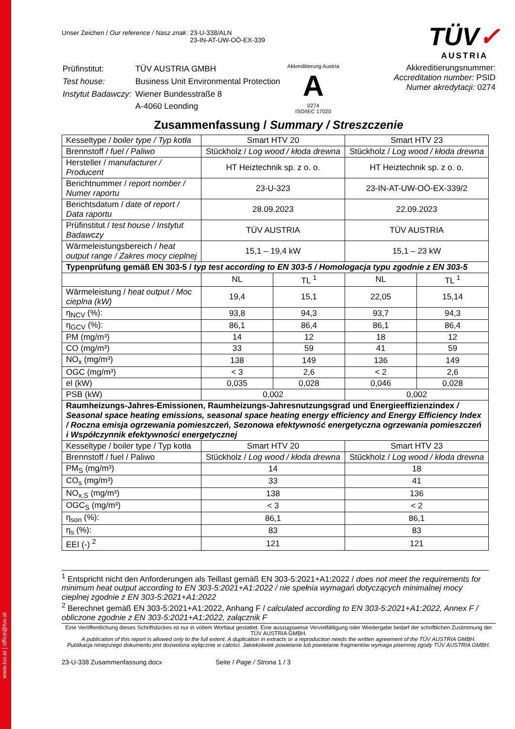www.tuv.at | office@tuv.at
TÜV✓
AUSTRIA
Unser Zeichen / Our reference / Nasz znak: 23-U-338/ALN
23-IN-AT-UW-OÖ-EX-339
| Prüfinstitut: | TÜV AUSTRIA GMBH |
| Test house: | Business Unit Environmental Protection |
| Instytut Badawczy: | Wiener Bundesstraße 8 |
| | A-4060 Leonding |
Akkreditierung Austria
A
0274
ISO/IEC 17020
Akkreditierungsnummer:
Accreditation number: PSID
Numer akredytacji: 0274
Zusammenfassung / Summary / Streszczenie
| Kesseltype / boiler type / Typ kotła | Smart HTV 20 | | Smart HTV 23 | |
| Brennstoff / fuel / Paliwo | Stückholz / Log wood / kłoda drewna | | Stückholz / Log wood / kłoda drewna | |
| Hersteller / manufacturer / Producent | HT Heiztechnik sp. z o. o. | | HT Heiztechnik sp. z o. o. | |
| Berichtnummer / report nomber / Numer raportu | 23-U-323 | | 23-IN-AT-UW-OÖ-EX-339/2 | |
| Berichtsdatum / date of report / Data raportu | 28.09.2023 | | 22.09.2023 | |
| Prüfinstitut / test house / Instytut Badawczy | TÜV AUSTRIA | | TÜV AUSTRIA | |
| Wärmeleistungsbereich / heat output range / Zakres mocy cieplnej | 15,1 – 19,4 kW | | 15,1 – 23 kW | |
| Typenprüfung gemäß EN 303-5 / typ test according to EN 303-5 / Homologacja typu zgodnie z EN 303-5 | | | | |
| | NL | TL <sup>1</sup> | NL | TL <sup>1</sup> |
| Wärmeleistung / heat output / Moc cieplna (kW) | 19,4 | 15,1 | 22,05 | 15,14 |
| η<sub>NCV</sub> (%): | 93,8 | 94,3 | 93,7 | 94,3 |
| η<sub>GCV</sub> (%): | 86,1 | 86,4 | 86,1 | 86,4 |
| PM (mg/m³) | 14 | 12 | 18 | 12 |
| CO (mg/m³) | 33 | 59 | 41 | 59 |
| NO<sub>x</sub> (mg/m³) | 138 | 149 | 136 | 149 |
| OGC (mg/m³) | < 3 | 2,6 | < 2 | 2,6 |
| el (kW) | 0,035 | 0,028 | 0,046 | 0,028 |
| PSB (kW) | 0,002 | | 0,002 | |
| Raumheizungs-Jahres-Emissionen, Raumheizungs-Jahresnutzungsgrad und Energieeffizienzindex / Seasonal space heating emissions, seasonal space heating energy efficiency and Energy Efficiency Index / Roczna emisja ogrzewania pomieszczeń, Sezonowa efektywność energetyczna ogrzewania pomieszczeń i Współczynnik efektywności energetycznej | | | | |
| Kesseltype / boiler type / Typ kotła | Smart HTV 20 | | Smart HTV 23 | |
| Brennstoff / fuel / Paliwo | Stückholz / Log wood / kłoda drewna | | Stückholz / Log wood / kłoda drewna | |
| PM<sub>S</sub> (mg/m³) | 14 | | 18 | |
| CO<sub>s</sub> (mg/m³) | 33 | | 41 | |
| NO<sub>x,S</sub> (mg/m³) | 138 | | 136 | |
| OGC<sub>S</sub> (mg/m³) | < 3 | | < 2 | |
| η<sub>son</sub> (%): | 86,1 | | 86,1 | |
| η<sub>s</sub> (%): | 83 | | 83 | |
| EEI (-) <sup>2</sup> | 121 | | 121 | |
<sup>1</sup> Entspricht nicht den Anforderungen als Teillast gemäß EN 303-5:2021+A1:2022 / does not meet the requirements for minimum heat output according to EN 303-5:2021+A1:2022 / nie spełnia wymagań dotyczących minimalnej mocy cieplnej zgodnie z EN 303-5:2021+A1:2022
<sup>2</sup> Berechnet gemäß EN 303-5:2021+A1:2022, Anhang F / calculated according to EN 303-5:2021+A1:2022, Annex F / obliczone zgodnie z EN 303-5:2021+A1:2022, załącznik F
Eine Veröffentlichung dieses Schriftstückes ist nur in vollem Wortlaut gestattet. Eine auszugsweise Vervielfältigung oder Wiedergabe bedarf der schriftlichen Zustimmung der TÜV AUSTRIA GMBH.
A publication of this report is allowed only to the full extent. A duplication in extracts or a reproduction needs the written agreement of the TÜV AUSTRIA GMBH.
Publikacja niniejszego dokumentu jest dozwolona wyłącznie w całości. Jakiekolwiek powielanie lub powielanie fragmentów wymaga pisemnej zgody TÜV AUSTRIA GMBH.
23-U-338 Zusammenfassung.docx Seite / Page / Strona 1 / 3